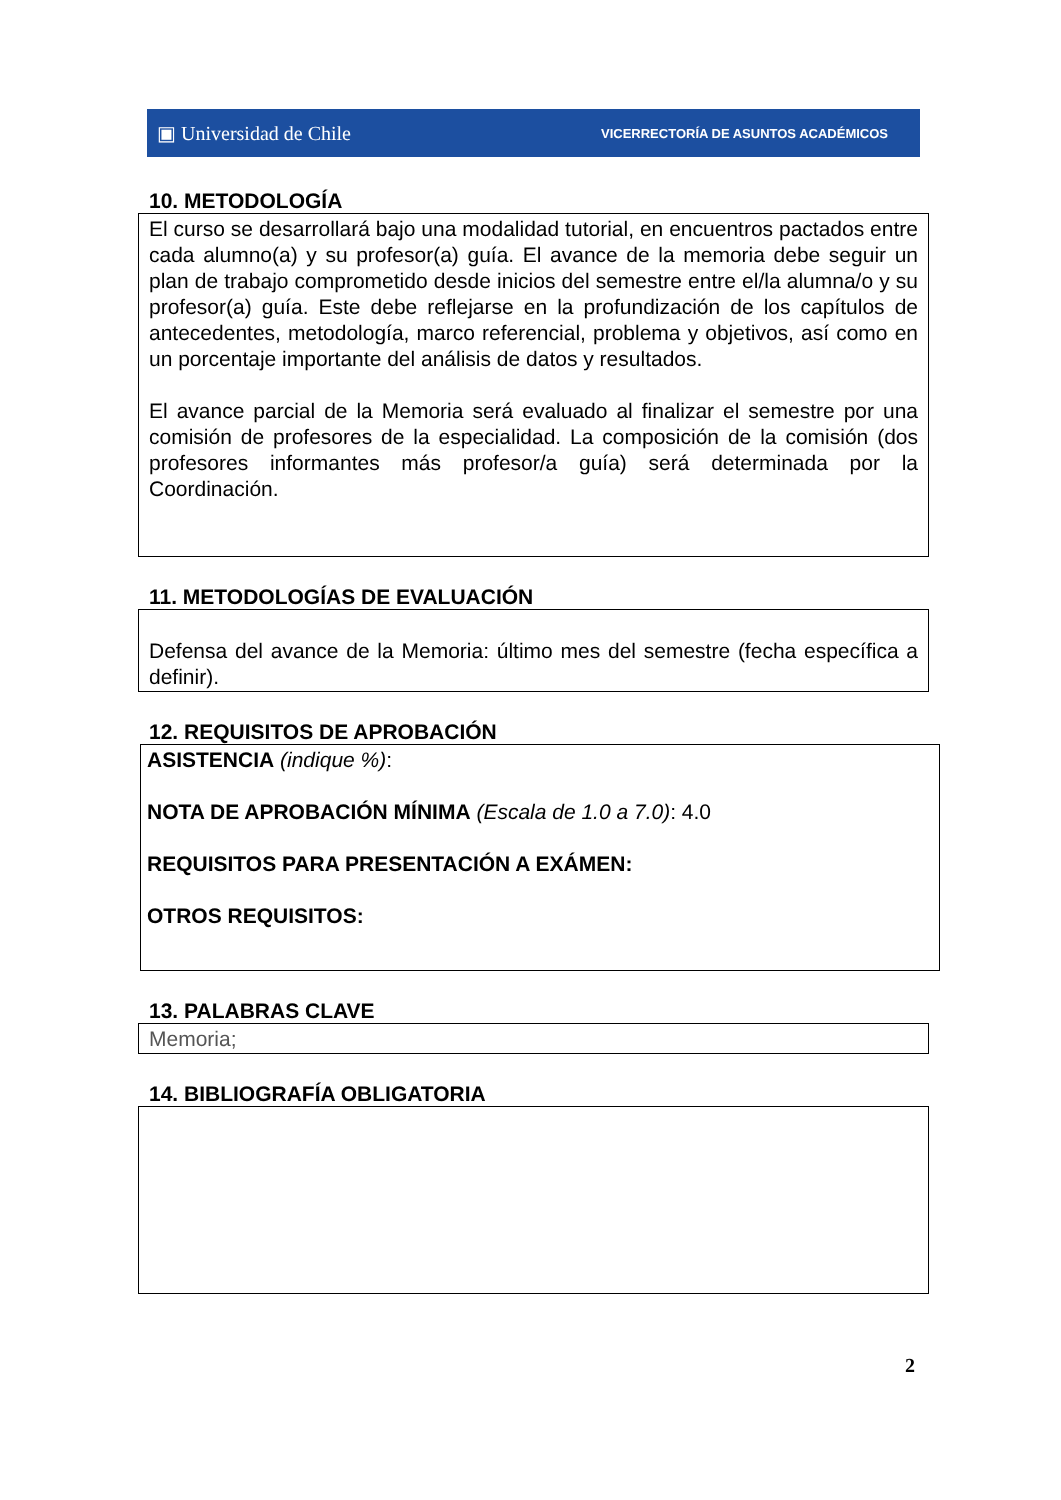▣ Universidad de Chile VICERRECTORÍA DE ASUNTOS ACADÉMICOS
10. METODOLOGÍA
El curso se desarrollará bajo una modalidad tutorial, en encuentros pactados entre cada alumno(a) y su profesor(a) guía. El avance de la memoria debe seguir un plan de trabajo comprometido desde inicios del semestre entre el/la alumna/o y su profesor(a) guía. Este debe reflejarse en la profundización de los capítulos de antecedentes, metodología, marco referencial, problema y objetivos, así como en un porcentaje importante del análisis de datos y resultados.
El avance parcial de la Memoria será evaluado al finalizar el semestre por una comisión de profesores de la especialidad. La composición de la comisión (dos profesores informantes más profesor/a guía) será determinada por la Coordinación.
11. METODOLOGÍAS DE EVALUACIÓN
Defensa del avance de la Memoria: último mes del semestre (fecha específica a definir).
12. REQUISITOS DE APROBACIÓN
ASISTENCIA (indique %):
NOTA DE APROBACIÓN MÍNIMA (Escala de 1.0 a 7.0): 4.0
REQUISITOS PARA PRESENTACIÓN A EXÁMEN:
OTROS REQUISITOS:
13. PALABRAS CLAVE
Memoria;
14. BIBLIOGRAFÍA OBLIGATORIA
2